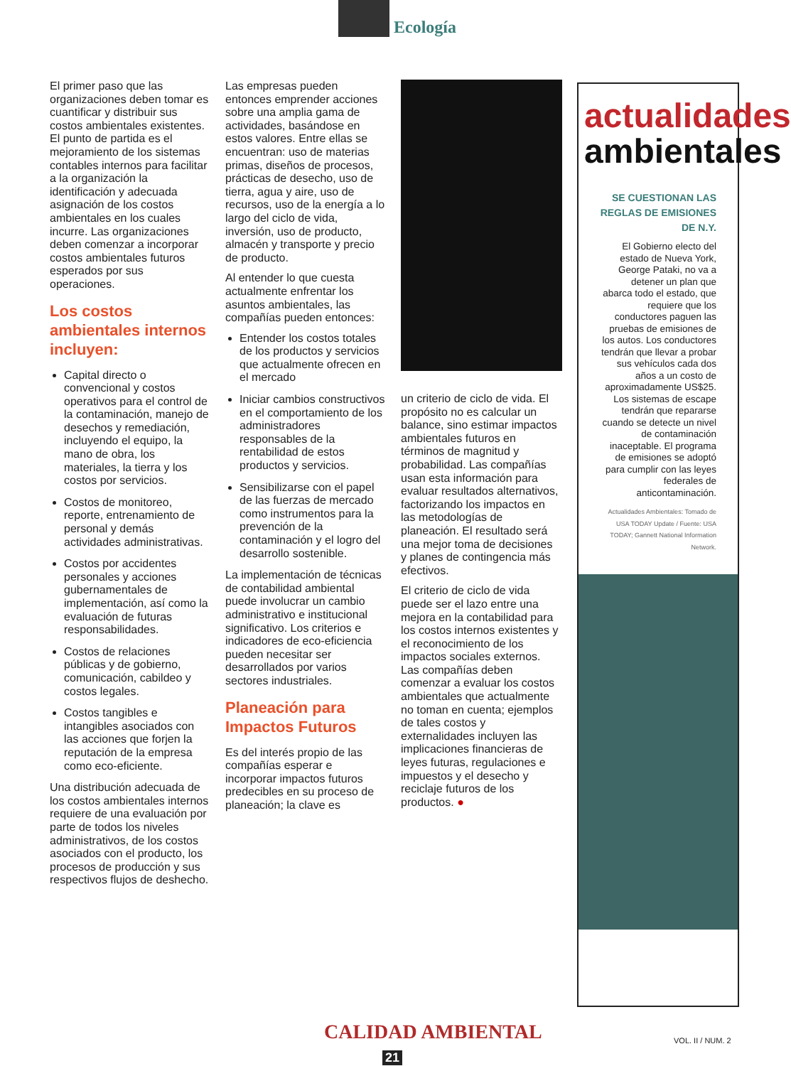Ecología
El primer paso que las organizaciones deben tomar es cuantificar y distribuir sus costos ambientales existentes. El punto de partida es el mejoramiento de los sistemas contables internos para facilitar a la organización la identificación y adecuada asignación de los costos ambientales en los cuales incurre. Las organizaciones deben comenzar a incorporar costos ambientales futuros esperados por sus operaciones.
Los costos ambientales internos incluyen:
Capital directo o convencional y costos operativos para el control de la contaminación, manejo de desechos y remediación, incluyendo el equipo, la mano de obra, los materiales, la tierra y los costos por servicios.
Costos de monitoreo, reporte, entrenamiento de personal y demás actividades administrativas.
Costos por accidentes personales y acciones gubernamentales de implementación, así como la evaluación de futuras responsabilidades.
Costos de relaciones públicas y de gobierno, comunicación, cabildeo y costos legales.
Costos tangibles e intangibles asociados con las acciones que forjen la reputación de la empresa como eco-eficiente.
Una distribución adecuada de los costos ambientales internos requiere de una evaluación por parte de todos los niveles administrativos, de los costos asociados con el producto, los procesos de producción y sus respectivos flujos de deshecho.
Las empresas pueden entonces emprender acciones sobre una amplia gama de actividades, basándose en estos valores. Entre ellas se encuentran: uso de materias primas, diseños de procesos, prácticas de desecho, uso de tierra, agua y aire, uso de recursos, uso de la energía a lo largo del ciclo de vida, inversión, uso de producto, almacén y transporte y precio de producto.
Al entender lo que cuesta actualmente enfrentar los asuntos ambientales, las compañías pueden entonces:
Entender los costos totales de los productos y servicios que actualmente ofrecen en el mercado
Iniciar cambios constructivos en el comportamiento de los administradores responsables de la rentabilidad de estos productos y servicios.
Sensibilizarse con el papel de las fuerzas de mercado como instrumentos para la prevención de la contaminación y el logro del desarrollo sostenible.
La implementación de técnicas de contabilidad ambiental puede involucrar un cambio administrativo e institucional significativo. Los criterios e indicadores de eco-eficiencia pueden necesitar ser desarrollados por varios sectores industriales.
Planeación para Impactos Futuros
Es del interés propio de las compañías esperar e incorporar impactos futuros predecibles en su proceso de planeación; la clave es
un criterio de ciclo de vida. El propósito no es calcular un balance, sino estimar impactos ambientales futuros en términos de magnitud y probabilidad. Las compañías usan esta información para evaluar resultados alternativos, factorizando los impactos en las metodologías de planeación. El resultado será una mejor toma de decisiones y planes de contingencia más efectivos.
El criterio de ciclo de vida puede ser el lazo entre una mejora en la contabilidad para los costos internos existentes y el reconocimiento de los impactos sociales externos. Las compañías deben comenzar a evaluar los costos ambientales que actualmente no toman en cuenta; ejemplos de tales costos y externalidades incluyen las implicaciones financieras de leyes futuras, regulaciones e impuestos y el desecho y reciclaje futuros de los productos. ●
actualidades
ambientales
SE CUESTIONAN LAS REGLAS DE EMISIONES DE N.Y.
El Gobierno electo del estado de Nueva York, George Pataki, no va a detener un plan que abarca todo el estado, que requiere que los conductores paguen las pruebas de emisiones de los autos. Los conductores tendrán que llevar a probar sus vehículos cada dos años a un costo de aproximadamente US$25. Los sistemas de escape tendrán que repararse cuando se detecte un nivel de contaminación inaceptable. El programa de emisiones se adoptó para cumplir con las leyes federales de anticontaminación.
Actualidades Ambientales: Tomado de USA TODAY Update / Fuente: USA TODAY; Gannett National Information Network.
CALIDAD AMBIENTAL
21
VOL. II / NUM. 2